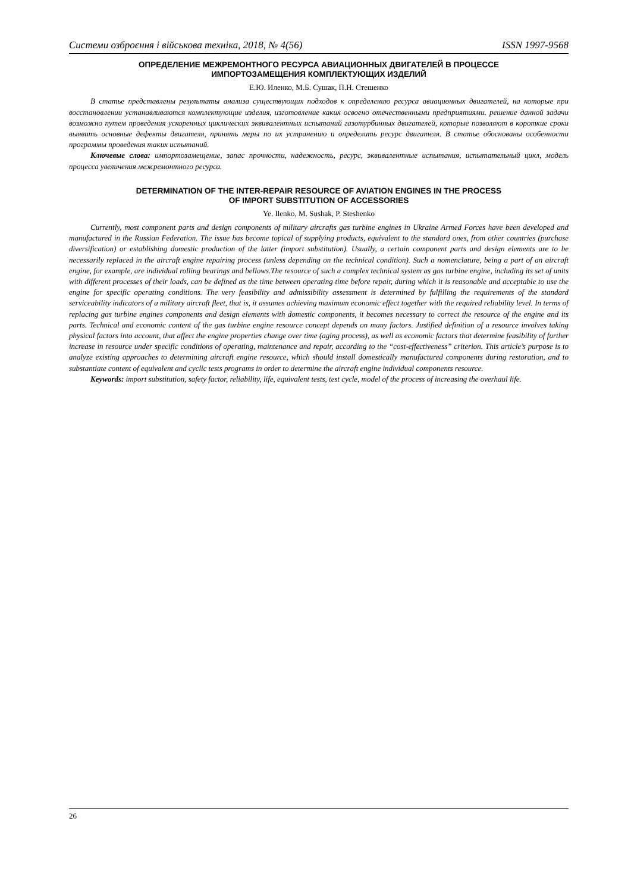Системи озброєння і військова техніка, 2018, № 4(56) ISSN 1997-9568
ОПРЕДЕЛЕНИЕ МЕЖРЕМОНТНОГО РЕСУРСА АВИАЦИОННЫХ ДВИГАТЕЛЕЙ В ПРОЦЕССЕ
ИМПОРТОЗАМЕЩЕНИЯ КОМПЛЕКТУЮЩИХ ИЗДЕЛИЙ
Е.Ю. Иленко, М.Б. Сушак, П.Н. Стешенко
В статье представлены результаты анализа существующих подходов к определению ресурса авиационных двигателей, на которые при восстановлении устанавливаются комплектующие изделия, изготовление каких освоено отечественными предприятиями. решение данной задачи возможно путем проведения ускоренных циклических эквивалентных испытаний газотурбинных двигателей, которые позволяют в короткие сроки выявить основные дефекты двигателя, принять меры по их устранению и определить ресурс двигателя. В статье обоснованы особенности программы проведения таких испытаний.
Ключевые слова: импортозамещение, запас прочности, надежность, ресурс, эквивалентные испытания, испытательный цикл, модель процесса увеличения межремонтного ресурса.
DETERMINATION OF THE INTER-REPAIR RESOURCE OF AVIATION ENGINES IN THE PROCESS
OF IMPORT SUBSTITUTION OF ACCESSORIES
Ye. Ilenko, M. Sushak, P. Steshenko
Currently, most component parts and design components of military aircrafts gas turbine engines in Ukraine Armed Forces have been developed and manufactured in the Russian Federation. The issue has become topical of supplying products, equivalent to the standard ones, from other countries (purchase diversification) or establishing domestic production of the latter (import substitution). Usually, a certain component parts and design elements are to be necessarily replaced in the aircraft engine repairing process (unless depending on the technical condition). Such a nomenclature, being a part of an aircraft engine, for example, are individual rolling bearings and bellows.The resource of such a complex technical system as gas turbine engine, including its set of units with different processes of their loads, can be defined as the time between operating time before repair, during which it is reasonable and acceptable to use the engine for specific operating conditions. The very feasibility and admissibility assessment is determined by fulfilling the requirements of the standard serviceability indicators of a military aircraft fleet, that is, it assumes achieving maximum economic effect together with the required reliability level. In terms of replacing gas turbine engines components and design elements with domestic components, it becomes necessary to correct the resource of the engine and its parts. Technical and economic content of the gas turbine engine resource concept depends on many factors. Justified definition of a resource involves taking physical factors into account, that affect the engine properties change over time (aging process), as well as economic factors that determine feasibility of further increase in resource under specific conditions of operating, maintenance and repair, according to the “cost-effectiveness” criterion. This article’s purpose is to analyze existing approaches to determining aircraft engine resource, which should install domestically manufactured components during restoration, and to substantiate content of equivalent and cyclic tests programs in order to determine the aircraft engine individual components resource.
Keywords: import substitution, safety factor, reliability, life, equivalent tests, test cycle, model of the process of increasing the overhaul life.
26